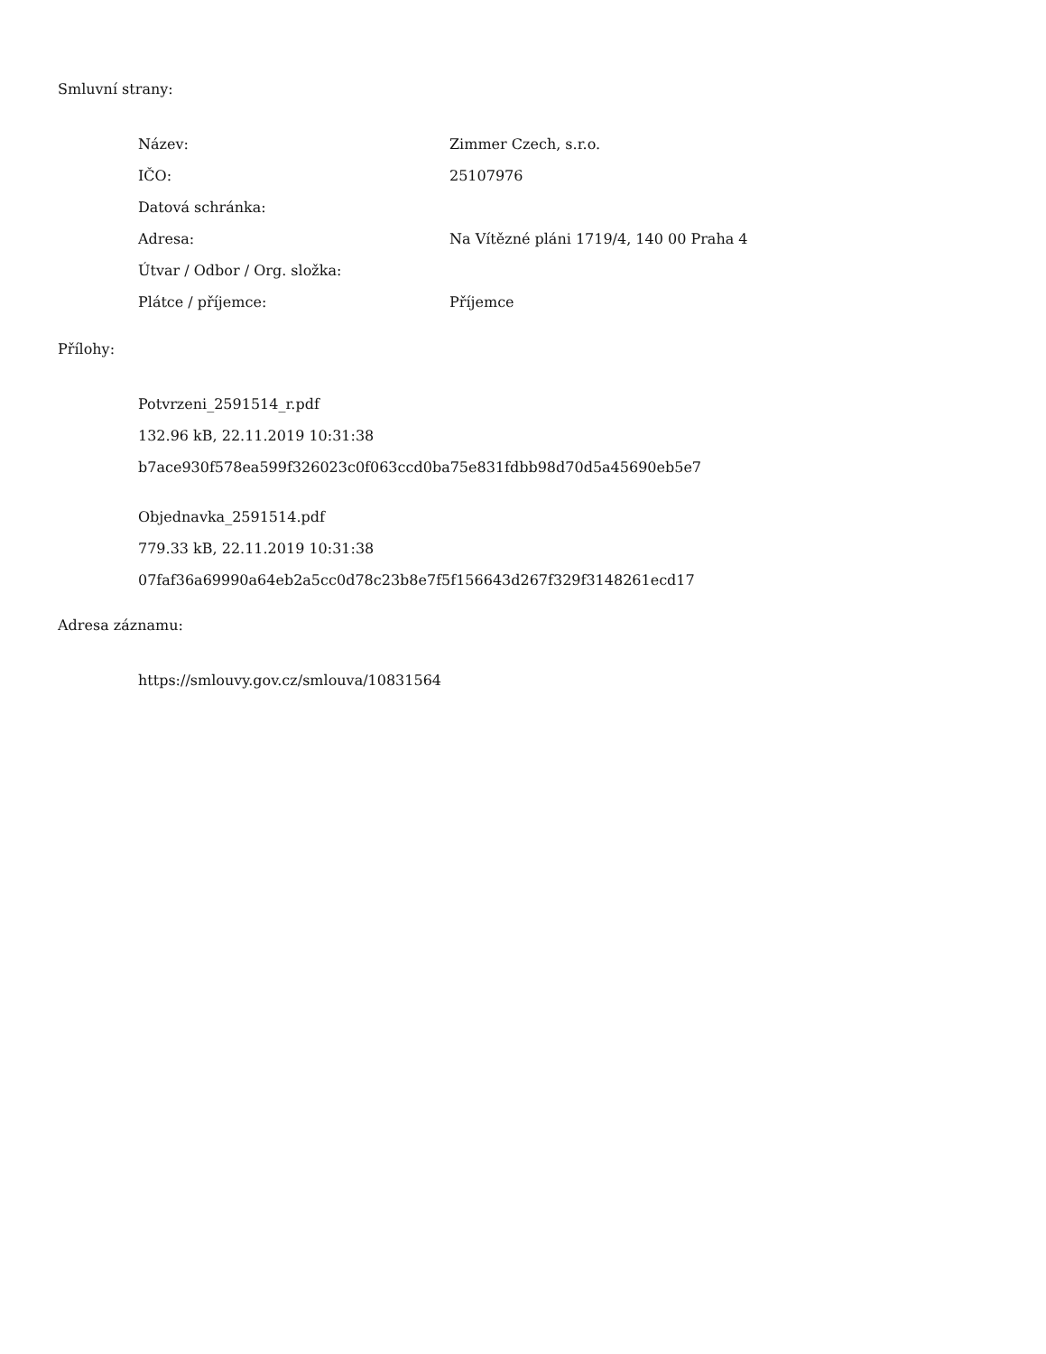Smluvní strany:
| Název: | Zimmer Czech, s.r.o. |
| IČO: | 25107976 |
| Datová schránka: | |
| Adresa: | Na Vítězné pláni 1719/4, 140 00 Praha 4 |
| Útvar / Odbor / Org. složka: | |
| Plátce / příjemce: | Příjemce |
Přílohy:
Potvrzeni_2591514_r.pdf
132.96 kB, 22.11.2019 10:31:38
b7ace930f578ea599f326023c0f063ccd0ba75e831fdbb98d70d5a45690eb5e7
Objednavka_2591514.pdf
779.33 kB, 22.11.2019 10:31:38
07faf36a69990a64eb2a5cc0d78c23b8e7f5f156643d267f329f3148261ecd17
Adresa záznamu:
https://smlouvy.gov.cz/smlouva/10831564